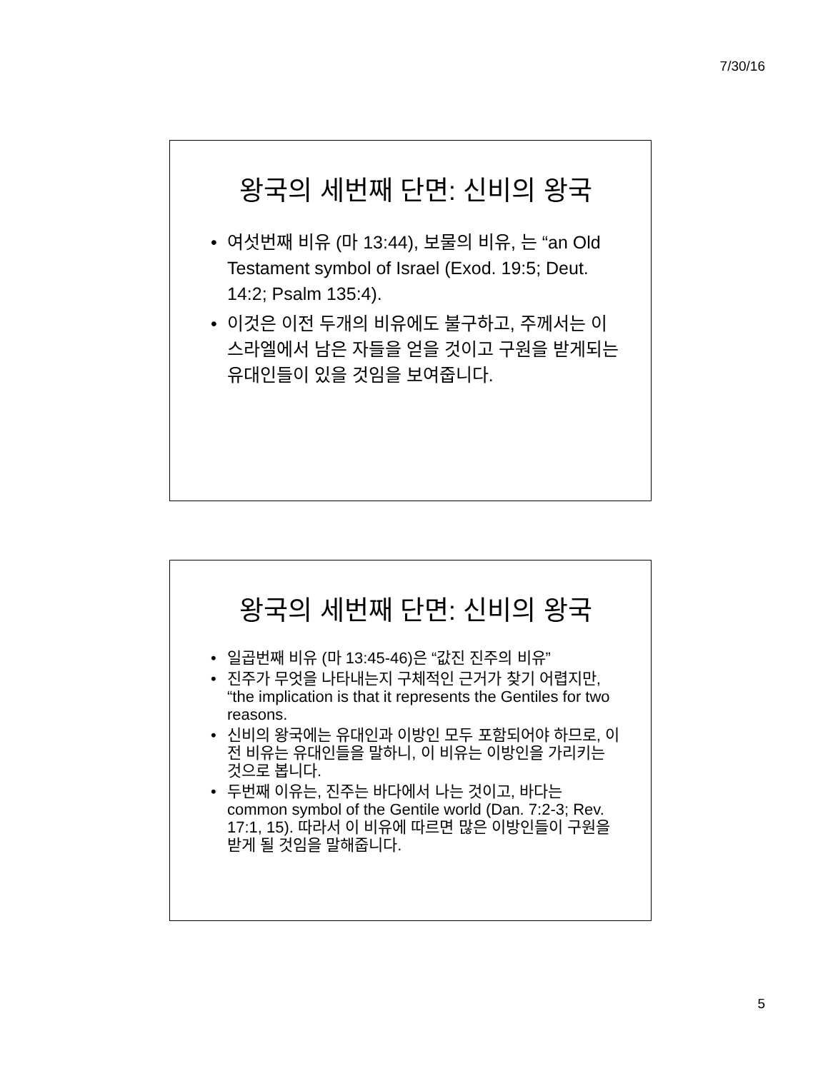7/30/16
왕국의 세번째 단면: 신비의 왕국
• 여섯번째 비유 (마 13:44), 보물의 비유, 는 “an Old Testament symbol of Israel (Exod. 19:5; Deut. 14:2; Psalm 135:4).
• 이것은 이전 두개의 비유에도 불구하고, 주께서는 이스라엘에서 남은 자들을 얻을 것이고 구원을 받게되는 유대인들이 있을 것임을 보여줍니다.
왕국의 세번째 단면: 신비의 왕국
• 일곱번째 비유 (마 13:45-46)은 “값진 진주의 비유”
• 진주가 무엇을 나타내는지 구체적인 근거가 찾기 어렵지만, “the implication is that it represents the Gentiles for two reasons.
• 신비의 왕국에는 유대인과 이방인 모두 포함되어야 하므로, 이전 비유는 유대인들을 말하니, 이 비유는 이방인을 가리키는 것으로 봅니다.
• 두번째 이유는, 진주는 바다에서 나는 것이고, 바다는 common symbol of the Gentile world (Dan. 7:2-3; Rev. 17:1, 15). 따라서 이 비유에 따르면 많은 이방인들이 구원을 받게 될 것임을 말해줍니다.
5